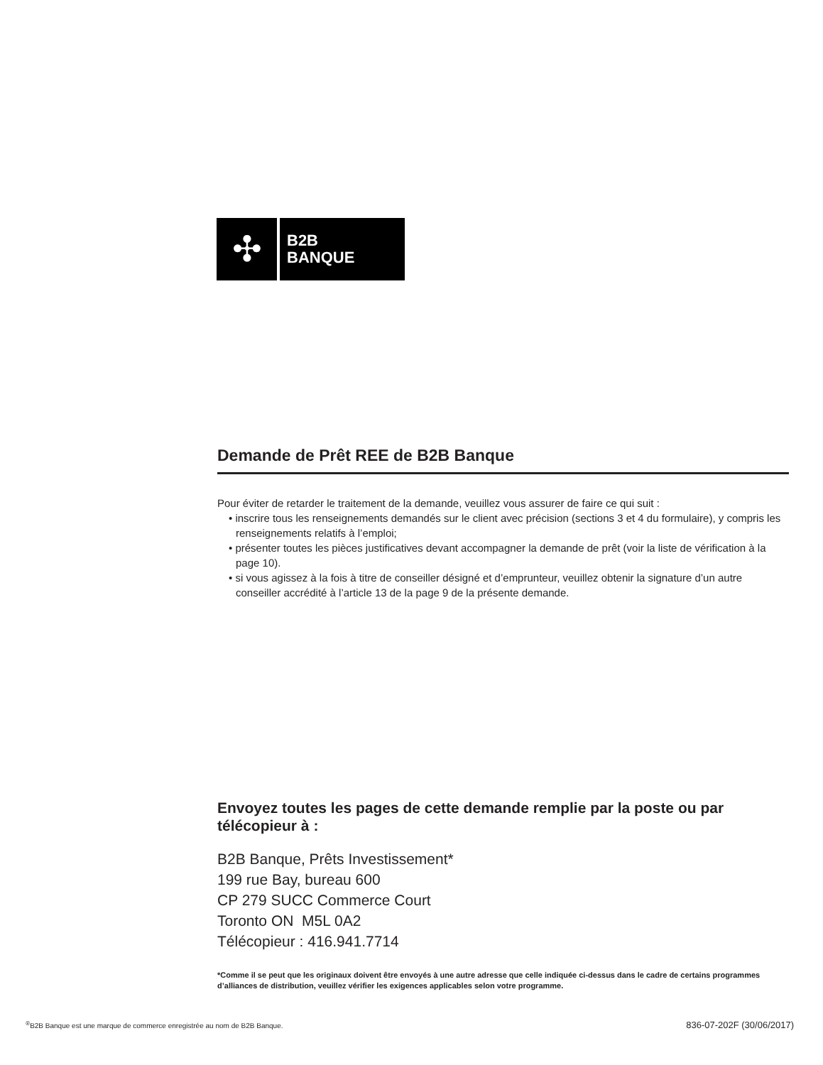✣
B2B
BANQUE
Demande de Prêt REE de B2B Banque
Pour éviter de retarder le traitement de la demande, veuillez vous assurer de faire ce qui suit :
• inscrire tous les renseignements demandés sur le client avec précision (sections 3 et 4 du formulaire), y compris les renseignements relatifs à l’emploi;
• présenter toutes les pièces justificatives devant accompagner la demande de prêt (voir la liste de vérification à la page 10).
• si vous agissez à la fois à titre de conseiller désigné et d’emprunteur, veuillez obtenir la signature d’un autre conseiller accrédité à l’article 13 de la page 9 de la présente demande.
Envoyez toutes les pages de cette demande remplie par la poste ou par télécopieur à :
B2B Banque, Prêts Investissement*
199 rue Bay, bureau 600
CP 279 SUCC Commerce Court
Toronto ON M5L 0A2
Télécopieur : 416.941.7714
*Comme il se peut que les originaux doivent être envoyés à une autre adresse que celle indiquée ci-dessus dans le cadre de certains programmes d’alliances de distribution, veuillez vérifier les exigences applicables selon votre programme.
<sup>®</sup>B2B Banque est une marque de commerce enregistrée au nom de B2B Banque. 836-07-202F (30/06/2017)